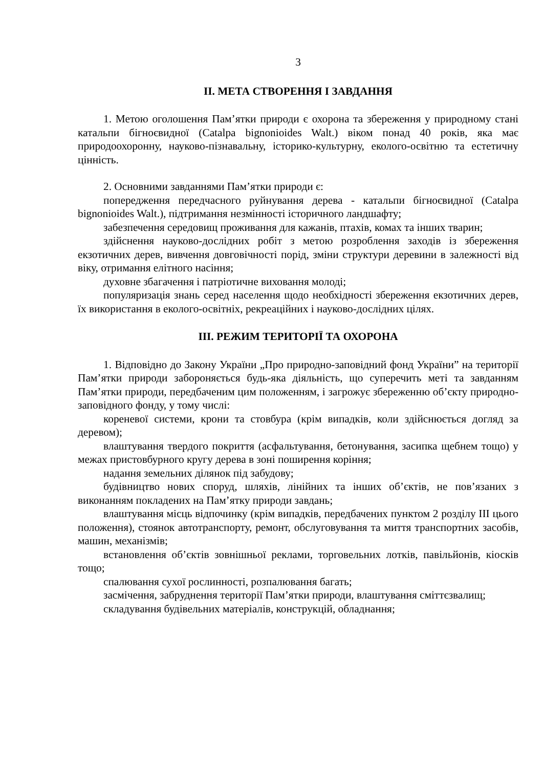3
ІІ. МЕТА СТВОРЕННЯ І ЗАВДАННЯ
1. Метою оголошення Пам’ятки природи є охорона та збереження у природному стані катальпи бігноєвидної (Catalpa bignonioides Walt.) віком понад 40 років, яка має природоохоронну, науково-пізнавальну, історико-культурну, еколого-освітню та естетичну цінність.
2. Основними завданнями Пам’ятки природи є:
попередження передчасного руйнування дерева - катальпи бігноєвидної (Catalpa bignonioides Walt.), підтримання незмінності історичного ландшафту;
забезпечення середовищ проживання для кажанів, птахів, комах та інших тварин;
здійснення науково-дослідних робіт з метою розроблення заходів із збереження екзотичних дерев, вивчення довговічності порід, зміни структури деревини в залежності від віку, отримання елітного насіння;
духовне збагачення і патріотичне виховання молоді;
популяризація знань серед населення щодо необхідності збереження екзотичних дерев, їх використання в еколого-освітніх, рекреаційних і науково-дослідних цілях.
ІІІ. РЕЖИМ ТЕРИТОРІЇ ТА ОХОРОНА
1. Відповідно до Закону України „Про природно-заповідний фонд України” на території Пам’ятки природи забороняється будь-яка діяльність, що суперечить меті та завданням Пам’ятки природи, передбаченим цим положенням, і загрожує збереженню об’єкту природно-заповідного фонду, у тому числі:
кореневої системи, крони та стовбура (крім випадків, коли здійснюється догляд за деревом);
влаштування твердого покриття (асфальтування, бетонування, засипка щебнем тощо) у межах пристовбурного кругу дерева в зоні поширення коріння;
надання земельних ділянок під забудову;
будівництво нових споруд, шляхів, лінійних та інших об’єктів, не пов’язаних з виконанням покладених на Пам’ятку природи завдань;
влаштування місць відпочинку (крім випадків, передбачених пунктом 2 розділу ІІІ цього положення), стоянок автотранспорту, ремонт, обслуговування та миття транспортних засобів, машин, механізмів;
встановлення об’єктів зовнішньої реклами, торговельних лотків, павільйонів, кіосків тощо;
спалювання сухої рослинності, розпалювання багать;
засмічення, забруднення території Пам’ятки природи, влаштування сміттєзвалищ;
складування будівельних матеріалів, конструкцій, обладнання;